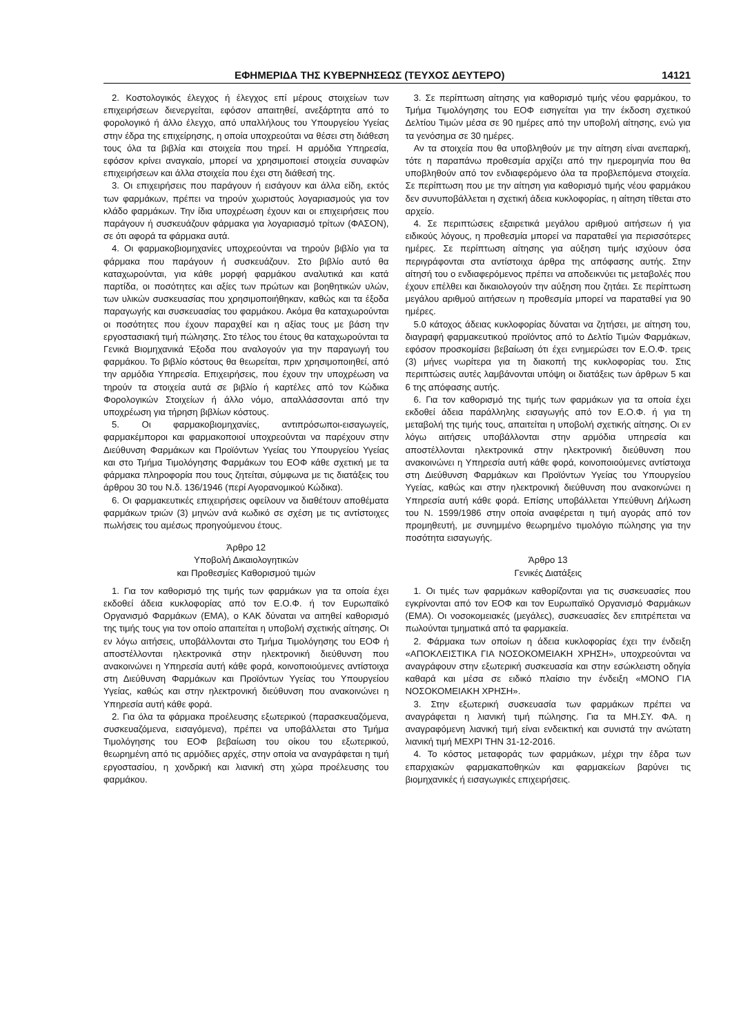ΕΦΗΜΕΡΙΔΑ ΤΗΣ ΚΥΒΕΡΝΗΣΕΩΣ (ΤΕΥΧΟΣ ΔΕΥΤΕΡΟ) 14121
2. Κοστολογικός έλεγχος ή έλεγχος επί μέρους στοιχείων των επιχειρήσεων διενεργείται, εφόσον απαιτηθεί, ανεξάρτητα από το φορολογικό ή άλλο έλεγχο, από υπαλλήλους του Υπουργείου Υγείας στην έδρα της επιχείρησης, η οποία υποχρεούται να θέσει στη διάθεση τους όλα τα βιβλία και στοιχεία που τηρεί. Η αρμόδια Υπηρεσία, εφόσον κρίνει αναγκαίο, μπορεί να χρησιμοποιεί στοιχεία συναφών επιχειρήσεων και άλλα στοιχεία που έχει στη διάθεσή της.
3. Οι επιχειρήσεις που παράγουν ή εισάγουν και άλλα είδη, εκτός των φαρμάκων, πρέπει να τηρούν χωριστούς λογαριασμούς για τον κλάδο φαρμάκων. Την ίδια υποχρέωση έχουν και οι επιχειρήσεις που παράγουν ή συσκευάζουν φάρμακα για λογαριασμό τρίτων (ΦΑΣΟΝ), σε ότι αφορά τα φάρμακα αυτά.
4. Οι φαρμακοβιομηχανίες υποχρεούνται να τηρούν βιβλίο για τα φάρμακα που παράγουν ή συσκευάζουν. Στο βιβλίο αυτό θα καταχωρούνται, για κάθε μορφή φαρμάκου αναλυτικά και κατά παρτίδα, οι ποσότητες και αξίες των πρώτων και βοηθητικών υλών, των υλικών συσκευασίας που χρησιμοποιήθηκαν, καθώς και τα έξοδα παραγωγής και συσκευασίας του φαρμάκου. Ακόμα θα καταχωρούνται οι ποσότητες που έχουν παραχθεί και η αξίας τους με βάση την εργοστασιακή τιμή πώλησης. Στο τέλος του έτους θα καταχωρούνται τα Γενικά Βιομηχανικά Έξοδα που αναλογούν για την παραγωγή του φαρμάκου. Το βιβλίο κόστους θα θεωρείται, πριν χρησιμοποιηθεί, από την αρμόδια Υπηρεσία. Επιχειρήσεις, που έχουν την υποχρέωση να τηρούν τα στοιχεία αυτά σε βιβλίο ή καρτέλες από τον Κώδικα Φορολογικών Στοιχείων ή άλλο νόμο, απαλλάσσονται από την υποχρέωση για τήρηση βιβλίων κόστους.
5. Οι φαρμακοβιομηχανίες, αντιπρόσωποι-εισαγωγείς, φαρμακέμποροι και φαρμακοποιοί υποχρεούνται να παρέχουν στην Διεύθυνση Φαρμάκων και Προϊόντων Υγείας του Υπουργείου Υγείας και στο Τμήμα Τιμολόγησης Φαρμάκων του ΕΟΦ κάθε σχετική με τα φάρμακα πληροφορία που τους ζητείται, σύμφωνα με τις διατάξεις του άρθρου 30 του Ν.δ. 136/1946 (περί Αγορανομικού Κώδικα).
6. Οι φαρμακευτικές επιχειρήσεις οφείλουν να διαθέτουν αποθέματα φαρμάκων τριών (3) μηνών ανά κωδικό σε σχέση με τις αντίστοιχες πωλήσεις του αμέσως προηγούμενου έτους.
Άρθρο 12
Υποβολή Δικαιολογητικών
και Προθεσμίες Καθορισμού τιμών
1. Για τον καθορισμό της τιμής των φαρμάκων για τα οποία έχει εκδοθεί άδεια κυκλοφορίας από τον Ε.Ο.Φ. ή τον Ευρωπαϊκό Οργανισμό Φαρμάκων (ΕΜΑ), ο ΚΑΚ δύναται να αιτηθεί καθορισμό της τιμής τους για τον οποίο απαιτείται η υποβολή σχετικής αίτησης. Οι εν λόγω αιτήσεις, υποβάλλονται στο Τμήμα Τιμολόγησης του ΕΟΦ ή αποστέλλονται ηλεκτρονικά στην ηλεκτρονική διεύθυνση που ανακοινώνει η Υπηρεσία αυτή κάθε φορά, κοινοποιούμενες αντίστοιχα στη Διεύθυνση Φαρμάκων και Προϊόντων Υγείας του Υπουργείου Υγείας, καθώς και στην ηλεκτρονική διεύθυνση που ανακοινώνει η Υπηρεσία αυτή κάθε φορά.
2. Για όλα τα φάρμακα προέλευσης εξωτερικού (παρασκευαζόμενα, συσκευαζόμενα, εισαγόμενα), πρέπει να υποβάλλεται στο Τμήμα Τιμολόγησης του ΕΟΦ βεβαίωση του οίκου του εξωτερικού, θεωρημένη από τις αρμόδιες αρχές, στην οποία να αναγράφεται η τιμή εργοστασίου, η χονδρική και λιανική στη χώρα προέλευσης του φαρμάκου.
3. Σε περίπτωση αίτησης για καθορισμό τιμής νέου φαρμάκου, το Τμήμα Τιμολόγησης του ΕΟΦ εισηγείται για την έκδοση σχετικού Δελτίου Τιμών μέσα σε 90 ημέρες από την υποβολή αίτησης, ενώ για τα γενόσημα σε 30 ημέρες.
Αν τα στοιχεία που θα υποβληθούν με την αίτηση είναι ανεπαρκή, τότε η παραπάνω προθεσμία αρχίζει από την ημερομηνία που θα υποβληθούν από τον ενδιαφερόμενο όλα τα προβλεπόμενα στοιχεία. Σε περίπτωση που με την αίτηση για καθορισμό τιμής νέου φαρμάκου δεν συνυποβάλλεται η σχετική άδεια κυκλοφορίας, η αίτηση τίθεται στο αρχείο.
4. Σε περιπτώσεις εξαιρετικά μεγάλου αριθμού αιτήσεων ή για ειδικούς λόγους, η προθεσμία μπορεί να παραταθεί για περισσότερες ημέρες. Σε περίπτωση αίτησης για αύξηση τιμής ισχύουν όσα περιγράφονται στα αντίστοιχα άρθρα της απόφασης αυτής. Στην αίτησή του ο ενδιαφερόμενος πρέπει να αποδεικνύει τις μεταβολές που έχουν επέλθει και δικαιολογούν την αύξηση που ζητάει. Σε περίπτωση μεγάλου αριθμού αιτήσεων η προθεσμία μπορεί να παραταθεί για 90 ημέρες.
5.0 κάτοχος άδειας κυκλοφορίας δύναται να ζητήσει, με αίτηση του, διαγραφή φαρμακευτικού προϊόντος από το Δελτίο Τιμών Φαρμάκων, εφόσον προσκομίσει βεβαίωση ότι έχει ενημερώσει τον Ε.Ο.Φ. τρεις (3) μήνες νωρίτερα για τη διακοπή της κυκλοφορίας του. Στις περιπτώσεις αυτές λαμβάνονται υπόψη οι διατάξεις των άρθρων 5 και 6 της απόφασης αυτής.
6. Για τον καθορισμό της τιμής των φαρμάκων για τα οποία έχει εκδοθεί άδεια παράλληλης εισαγωγής από τον Ε.Ο.Φ. ή για τη μεταβολή της τιμής τους, απαιτείται η υποβολή σχετικής αίτησης. Οι εν λόγω αιτήσεις υποβάλλονται στην αρμόδια υπηρεσία και αποστέλλονται ηλεκτρονικά στην ηλεκτρονική διεύθυνση που ανακοινώνει η Υπηρεσία αυτή κάθε φορά, κοινοποιούμενες αντίστοιχα στη Διεύθυνση Φαρμάκων και Προϊόντων Υγείας του Υπουργείου Υγείας, καθώς και στην ηλεκτρονική διεύθυνση που ανακοινώνει η Υπηρεσία αυτή κάθε φορά. Επίσης υποβάλλεται Υπεύθυνη Δήλωση του Ν. 1599/1986 στην οποία αναφέρεται η τιμή αγοράς από τον προμηθευτή, με συνημμένο θεωρημένο τιμολόγιο πώλησης για την ποσότητα εισαγωγής.
Άρθρο 13
Γενικές Διατάξεις
1. Οι τιμές των φαρμάκων καθορίζονται για τις συσκευασίες που εγκρίνονται από τον ΕΟΦ και τον Ευρωπαϊκό Οργανισμό Φαρμάκων (ΕΜΑ). Οι νοσοκομειακές (μεγάλες), συσκευασίες δεν επιτρέπεται να πωλούνται τμηματικά από τα φαρμακεία.
2. Φάρμακα των οποίων η άδεια κυκλοφορίας έχει την ένδειξη «ΑΠΟΚΛΕΙΣΤΙΚΑ ΓΙΑ ΝΟΣΟΚΟΜΕΙΑΚΗ ΧΡΗΣΗ», υποχρεούνται να αναγράφουν στην εξωτερική συσκευασία και στην εσώκλειστη οδηγία καθαρά και μέσα σε ειδικό πλαίσιο την ένδειξη «ΜΟΝΟ ΓΙΑ ΝΟΣΟΚΟΜΕΙΑΚΗ ΧΡΗΣΗ».
3. Στην εξωτερική συσκευασία των φαρμάκων πρέπει να αναγράφεται η λιανική τιμή πώλησης. Για τα ΜΗ.ΣΥ. ΦΑ. η αναγραφόμενη λιανική τιμή είναι ενδεικτική και συνιστά την ανώτατη λιανική τιμή ΜΕΧΡΙ ΤΗΝ 31-12-2016.
4. Το κόστος μεταφοράς των φαρμάκων, μέχρι την έδρα των επαρχιακών φαρμακαποθηκών και φαρμακείων βαρύνει τις βιομηχανικές ή εισαγωγικές επιχειρήσεις.